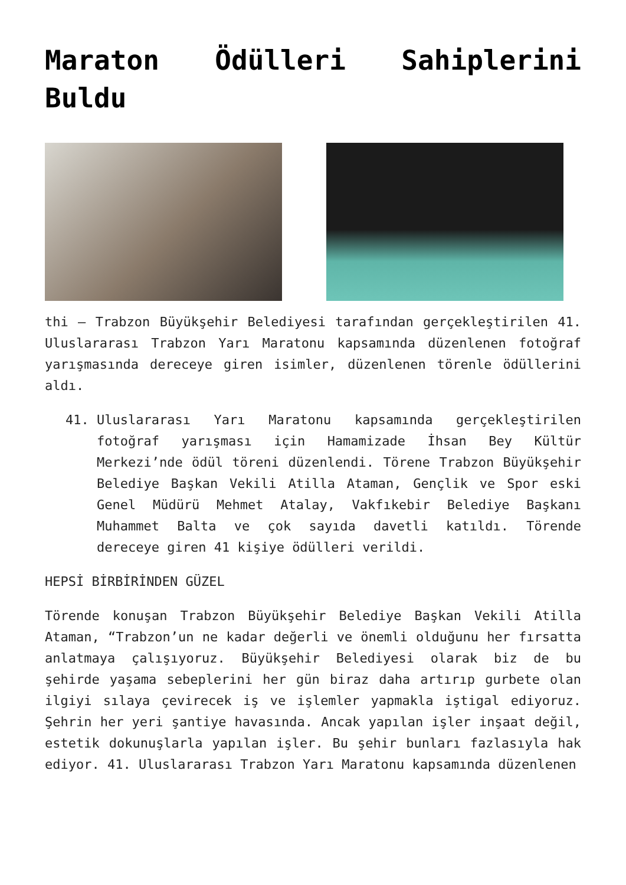Maraton Ödülleri Sahiplerini Buldu
thi – Trabzon Büyükşehir Belediyesi tarafından gerçekleştirilen 41. Uluslararası Trabzon Yarı Maratonu kapsamında düzenlenen fotoğraf yarışmasında dereceye giren isimler, düzenlenen törenle ödüllerini aldı.
41. Uluslararası Yarı Maratonu kapsamında gerçekleştirilen fotoğraf yarışması için Hamamizade İhsan Bey Kültür Merkezi’nde ödül töreni düzenlendi. Törene Trabzon Büyükşehir Belediye Başkan Vekili Atilla Ataman, Gençlik ve Spor eski Genel Müdürü Mehmet Atalay, Vakfıkebir Belediye Başkanı Muhammet Balta ve çok sayıda davetli katıldı. Törende dereceye giren 41 kişiye ödülleri verildi.
HEPSİ BİRBİRİNDEN GÜZEL
Törende konuşan Trabzon Büyükşehir Belediye Başkan Vekili Atilla Ataman, “Trabzon’un ne kadar değerli ve önemli olduğunu her fırsatta anlatmaya çalışıyoruz. Büyükşehir Belediyesi olarak biz de bu şehirde yaşama sebeplerini her gün biraz daha artırıp gurbete olan ilgiyi sılaya çevirecek iş ve işlemler yapmakla iştigal ediyoruz. Şehrin her yeri şantiye havasında. Ancak yapılan işler inşaat değil, estetik dokunuşlarla yapılan işler. Bu şehir bunları fazlasıyla hak ediyor. 41. Uluslararası Trabzon Yarı Maratonu kapsamında düzenlenen